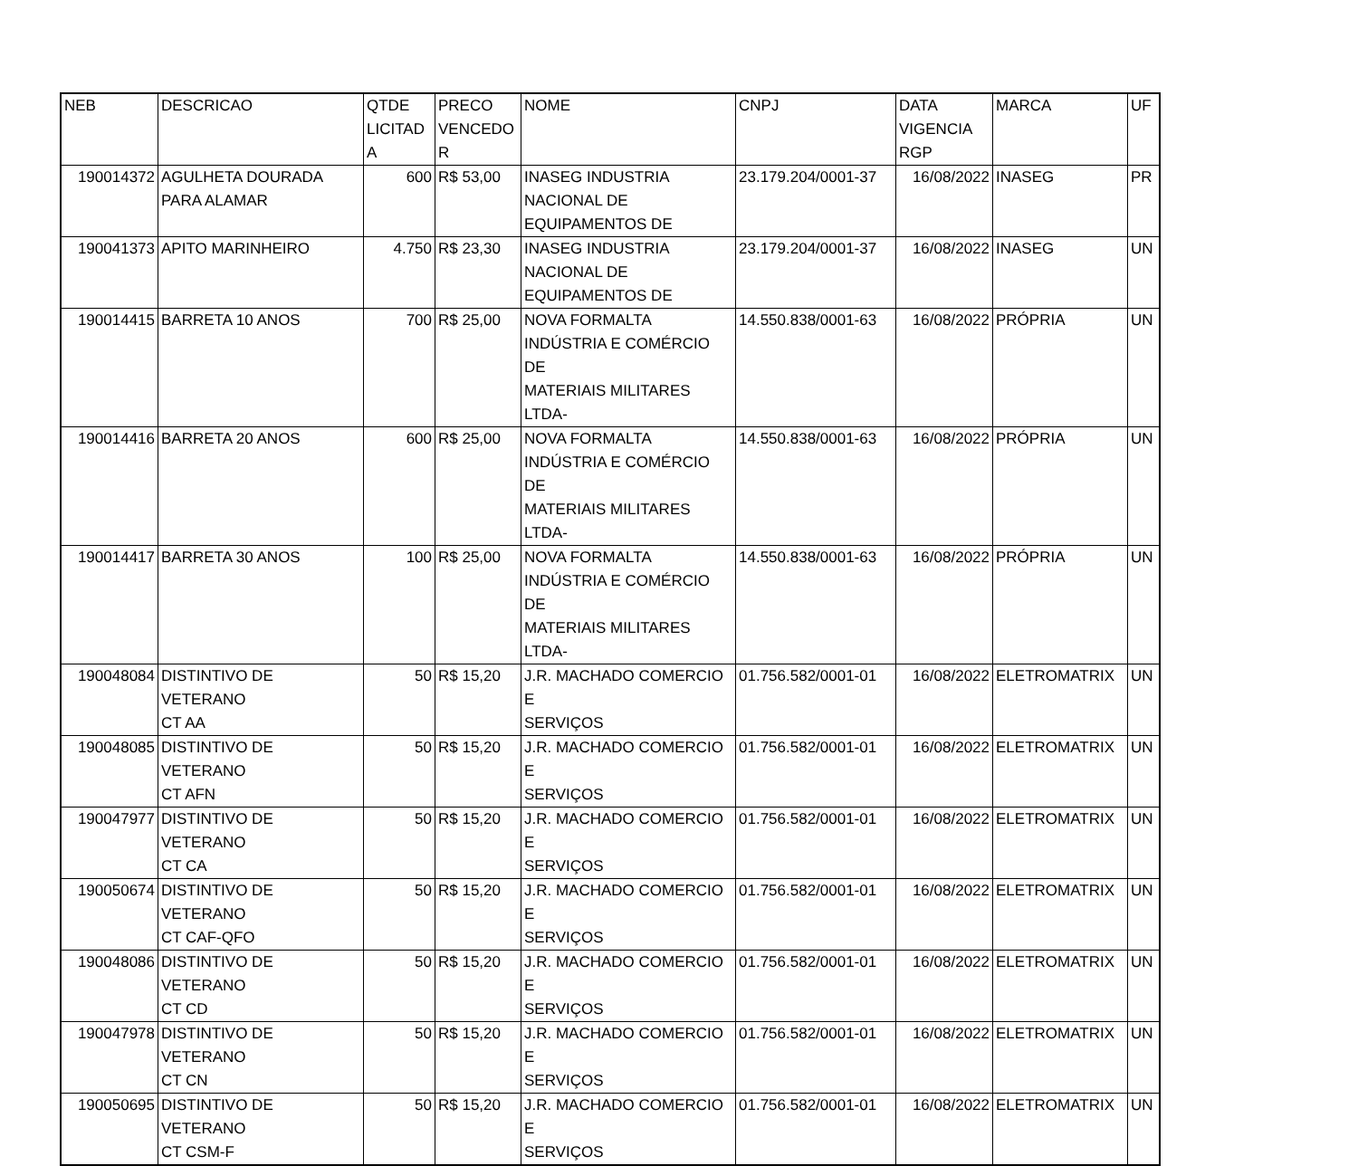| NEB | DESCRICAO | QTDE LICITAD A | PRECO VENCEDO R | NOME | CNPJ | DATA VIGENCIA RGP | MARCA | UF |
| --- | --- | --- | --- | --- | --- | --- | --- | --- |
| 190014372 | AGULHETA DOURADA PARA ALAMAR | 600 | R$ 53,00 | INASEG INDUSTRIA NACIONAL DE EQUIPAMENTOS DE | 23.179.204/0001-37 | 16/08/2022 | INASEG | PR |
| 190041373 | APITO MARINHEIRO | 4.750 | R$ 23,30 | INASEG INDUSTRIA NACIONAL DE EQUIPAMENTOS DE | 23.179.204/0001-37 | 16/08/2022 | INASEG | UN |
| 190014415 | BARRETA 10 ANOS | 700 | R$ 25,00 | NOVA FORMALTA INDÚSTRIA E COMÉRCIO DE MATERIAIS MILITARES LTDA- | 14.550.838/0001-63 | 16/08/2022 | PRÓPRIA | UN |
| 190014416 | BARRETA 20 ANOS | 600 | R$ 25,00 | NOVA FORMALTA INDÚSTRIA E COMÉRCIO DE MATERIAIS MILITARES LTDA- | 14.550.838/0001-63 | 16/08/2022 | PRÓPRIA | UN |
| 190014417 | BARRETA 30 ANOS | 100 | R$ 25,00 | NOVA FORMALTA INDÚSTRIA E COMÉRCIO DE MATERIAIS MILITARES LTDA- | 14.550.838/0001-63 | 16/08/2022 | PRÓPRIA | UN |
| 190048084 | DISTINTIVO DE VETERANO CT AA | 50 | R$ 15,20 | J.R. MACHADO COMERCIO E SERVIÇOS | 01.756.582/0001-01 | 16/08/2022 | ELETROMATRIX | UN |
| 190048085 | DISTINTIVO DE VETERANO CT AFN | 50 | R$ 15,20 | J.R. MACHADO COMERCIO E SERVIÇOS | 01.756.582/0001-01 | 16/08/2022 | ELETROMATRIX | UN |
| 190047977 | DISTINTIVO DE VETERANO CT CA | 50 | R$ 15,20 | J.R. MACHADO COMERCIO E SERVIÇOS | 01.756.582/0001-01 | 16/08/2022 | ELETROMATRIX | UN |
| 190050674 | DISTINTIVO DE VETERANO CT CAF-QFO | 50 | R$ 15,20 | J.R. MACHADO COMERCIO E SERVIÇOS | 01.756.582/0001-01 | 16/08/2022 | ELETROMATRIX | UN |
| 190048086 | DISTINTIVO DE VETERANO CT CD | 50 | R$ 15,20 | J.R. MACHADO COMERCIO E SERVIÇOS | 01.756.582/0001-01 | 16/08/2022 | ELETROMATRIX | UN |
| 190047978 | DISTINTIVO DE VETERANO CT CN | 50 | R$ 15,20 | J.R. MACHADO COMERCIO E SERVIÇOS | 01.756.582/0001-01 | 16/08/2022 | ELETROMATRIX | UN |
| 190050695 | DISTINTIVO DE VETERANO CT CSM-F | 50 | R$ 15,20 | J.R. MACHADO COMERCIO E SERVIÇOS | 01.756.582/0001-01 | 16/08/2022 | ELETROMATRIX | UN |